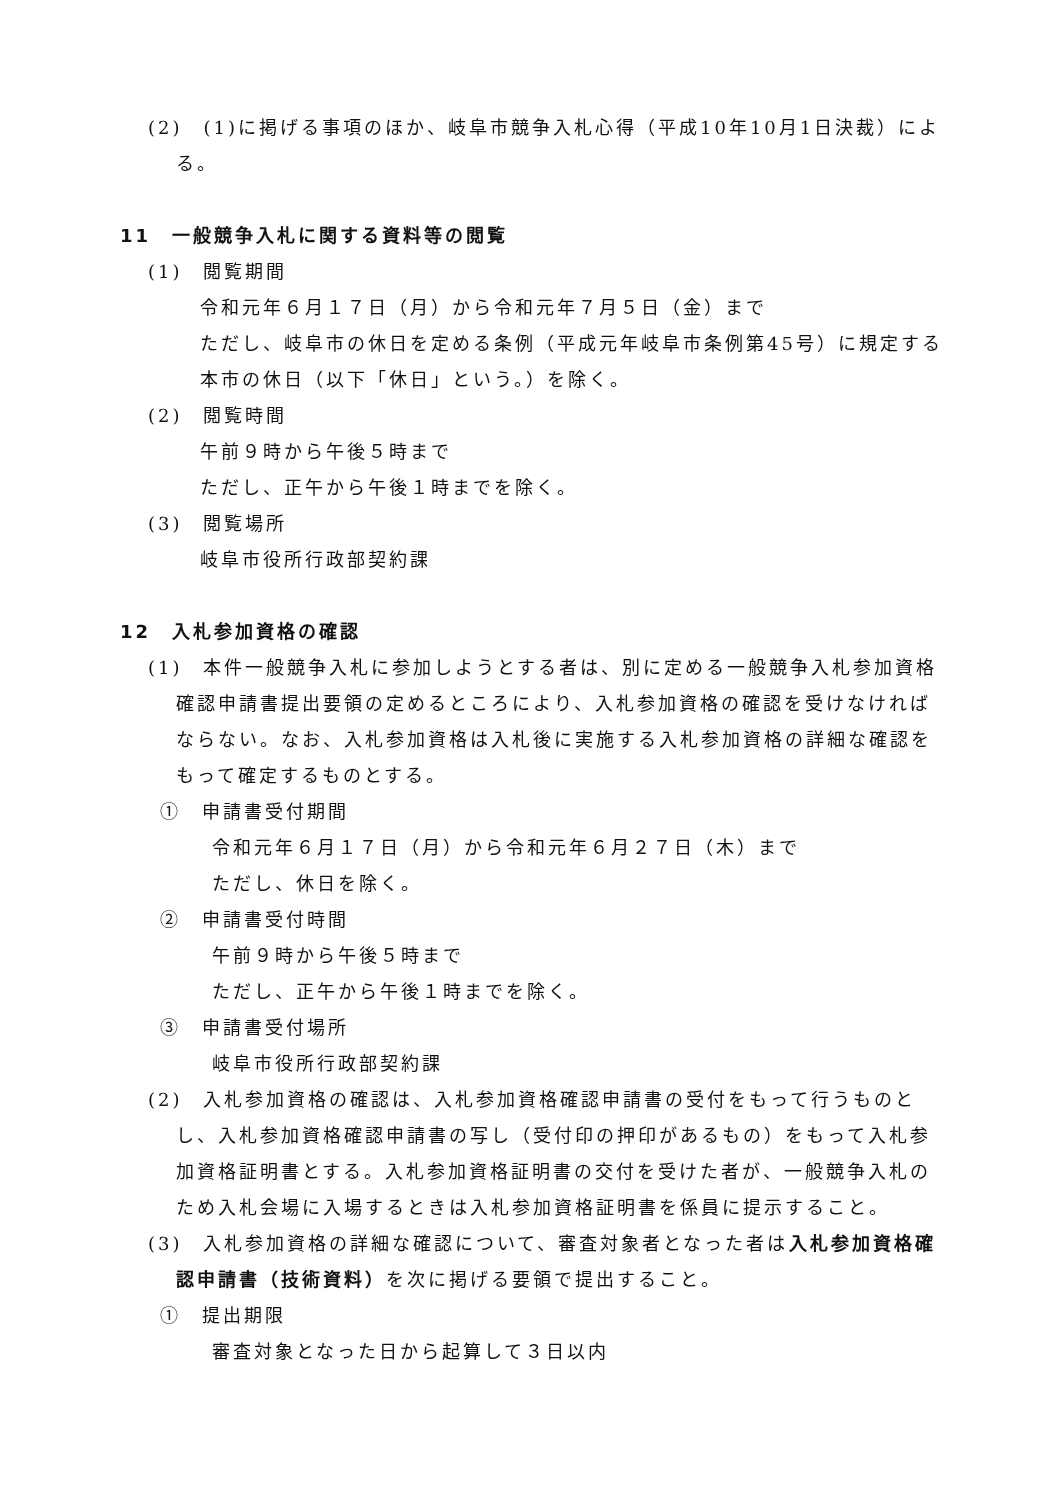(2)　(1)に掲げる事項のほか、岐阜市競争入札心得（平成10年10月1日決裁）による。
11　一般競争入札に関する資料等の閲覧
(1)　閲覧期間
令和元年６月１７日（月）から令和元年７月５日（金）まで
ただし、岐阜市の休日を定める条例（平成元年岐阜市条例第45号）に規定する本市の休日（以下「休日」という。）を除く。
(2)　閲覧時間
午前９時から午後５時まで
ただし、正午から午後１時までを除く。
(3)　閲覧場所
岐阜市役所行政部契約課
12　入札参加資格の確認
(1)　本件一般競争入札に参加しようとする者は、別に定める一般競争入札参加資格確認申請書提出要領の定めるところにより、入札参加資格の確認を受けなければならない。なお、入札参加資格は入札後に実施する入札参加資格の詳細な確認をもって確定するものとする。
①　申請書受付期間
令和元年６月１７日（月）から令和元年６月２７日（木）まで
ただし、休日を除く。
②　申請書受付時間
午前９時から午後５時まで
ただし、正午から午後１時までを除く。
③　申請書受付場所
岐阜市役所行政部契約課
(2)　入札参加資格の確認は、入札参加資格確認申請書の受付をもって行うものとし、入札参加資格確認申請書の写し（受付印の押印があるもの）をもって入札参加資格証明書とする。入札参加資格証明書の交付を受けた者が、一般競争入札のため入札会場に入場するときは入札参加資格証明書を係員に提示すること。
(3)　入札参加資格の詳細な確認について、審査対象者となった者は入札参加資格確認申請書（技術資料）を次に掲げる要領で提出すること。
①　提出期限
審査対象となった日から起算して３日以内